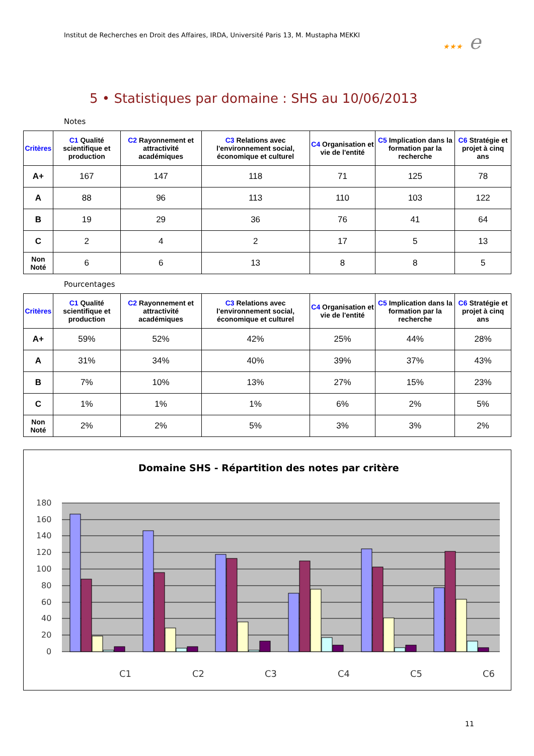Institut de Recherches en Droit des Affaires, IRDA, Université Paris 13, M. Mustapha MEKKI
★★★ e
5 • Statistiques par domaine : SHS au 10/06/2013
Notes
| Critères | C1 Qualité scientifique et production | C2 Rayonnement et attractivité académiques | C3 Relations avec l'environnement social, économique et culturel | C4 Organisation et vie de l'entité | C5 Implication dans la formation par la recherche | C6 Stratégie et projet à cinq ans |
| --- | --- | --- | --- | --- | --- | --- |
| A+ | 167 | 147 | 118 | 71 | 125 | 78 |
| A | 88 | 96 | 113 | 110 | 103 | 122 |
| B | 19 | 29 | 36 | 76 | 41 | 64 |
| C | 2 | 4 | 2 | 17 | 5 | 13 |
| Non Noté | 6 | 6 | 13 | 8 | 8 | 5 |
Pourcentages
| Critères | C1 Qualité scientifique et production | C2 Rayonnement et attractivité académiques | C3 Relations avec l'environnement social, économique et culturel | C4 Organisation et vie de l'entité | C5 Implication dans la formation par la recherche | C6 Stratégie et projet à cinq ans |
| --- | --- | --- | --- | --- | --- | --- |
| A+ | 59% | 52% | 42% | 25% | 44% | 28% |
| A | 31% | 34% | 40% | 39% | 37% | 43% |
| B | 7% | 10% | 13% | 27% | 15% | 23% |
| C | 1% | 1% | 1% | 6% | 2% | 5% |
| Non Noté | 2% | 2% | 5% | 3% | 3% | 2% |
Domaine SHS - Répartition des notes par critère
180
160
140
120
100
80
60
40
20
0
C1
C2
C3
C4
C5
C6
11